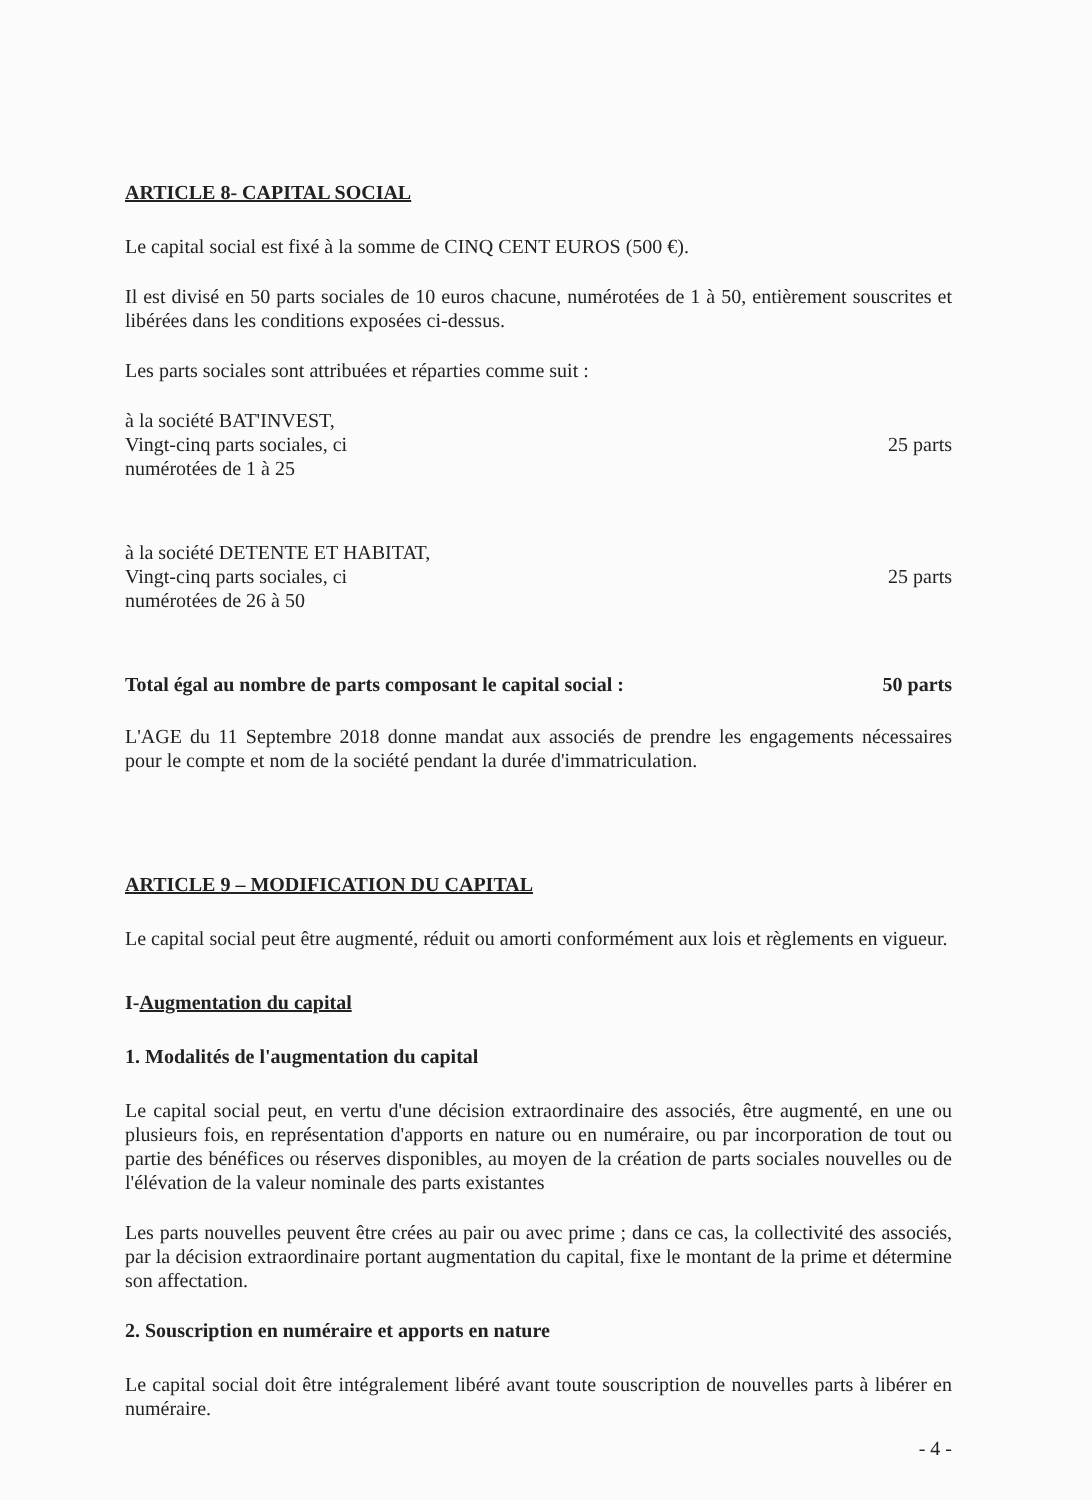ARTICLE 8- CAPITAL SOCIAL
Le capital social est fixé à la somme de CINQ CENT EUROS (500 €).
Il est divisé en 50 parts sociales de 10 euros chacune, numérotées de 1 à 50, entièrement souscrites et libérées dans les conditions exposées ci-dessus.
Les parts sociales sont attribuées et réparties comme suit :
à la société BAT'INVEST,
Vingt-cinq parts sociales, ci
numérotées de 1 à 25
25 parts
à la société DETENTE ET HABITAT,
Vingt-cinq parts sociales, ci
numérotées de 26 à 50
25 parts
Total égal au nombre de parts composant le capital social : 50 parts
L'AGE du 11 Septembre 2018 donne mandat aux associés de prendre les engagements nécessaires pour le compte et nom de la société pendant la durée d'immatriculation.
ARTICLE 9 – MODIFICATION DU CAPITAL
Le capital social peut être augmenté, réduit ou amorti conformément aux lois et règlements en vigueur.
I-Augmentation du capital
1. Modalités de l'augmentation du capital
Le capital social peut, en vertu d'une décision extraordinaire des associés, être augmenté, en une ou plusieurs fois, en représentation d'apports en nature ou en numéraire, ou par incorporation de tout ou partie des bénéfices ou réserves disponibles, au moyen de la création de parts sociales nouvelles ou de l'élévation de la valeur nominale des parts existantes
Les parts nouvelles peuvent être crées au pair ou avec prime ; dans ce cas, la collectivité des associés, par la décision extraordinaire portant augmentation du capital, fixe le montant de la prime et détermine son affectation.
2. Souscription en numéraire et apports en nature
Le capital social doit être intégralement libéré avant toute souscription de nouvelles parts à libérer en numéraire.
- 4 -